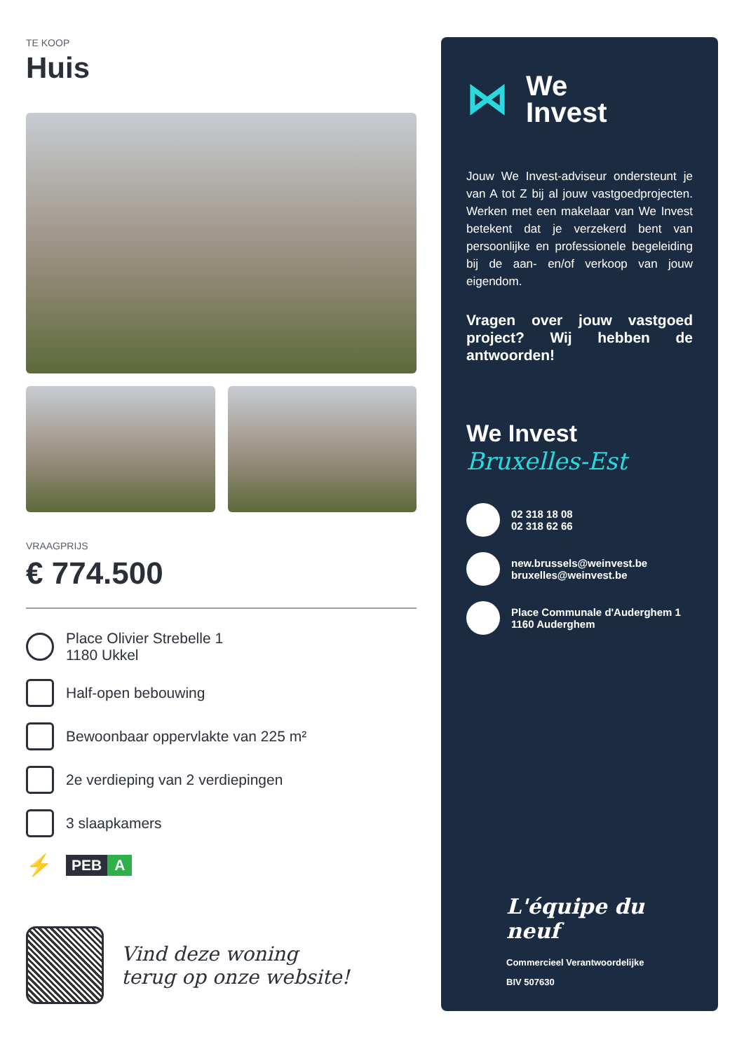TE KOOP
Huis
VRAAGPRIJS
€ 774.500
Place Olivier Strebelle 1
1180 Ukkel
Half-open bebouwing
Bewoonbaar oppervlakte van 225 m²
2e verdieping van 2 verdiepingen
3 slaapkamers
⚡
PEB A
Vind deze woning
terug op onze website!
⋈
We
Invest
Jouw We Invest-adviseur ondersteunt je van A tot Z bij al jouw vastgoedprojecten. Werken met een makelaar van We Invest betekent dat je verzekerd bent van persoonlijke en professionele begeleiding bij de aan- en/of verkoop van jouw eigendom.
Vragen over jouw vastgoed project? Wij hebben de antwoorden!
We Invest
Bruxelles-Est
02 318 18 08
02 318 62 66
new.brussels@weinvest.be
bruxelles@weinvest.be
Place Communale d'Auderghem 1
1160 Auderghem
L'équipe du neuf
Commercieel Verantwoordelijke
BIV 507630